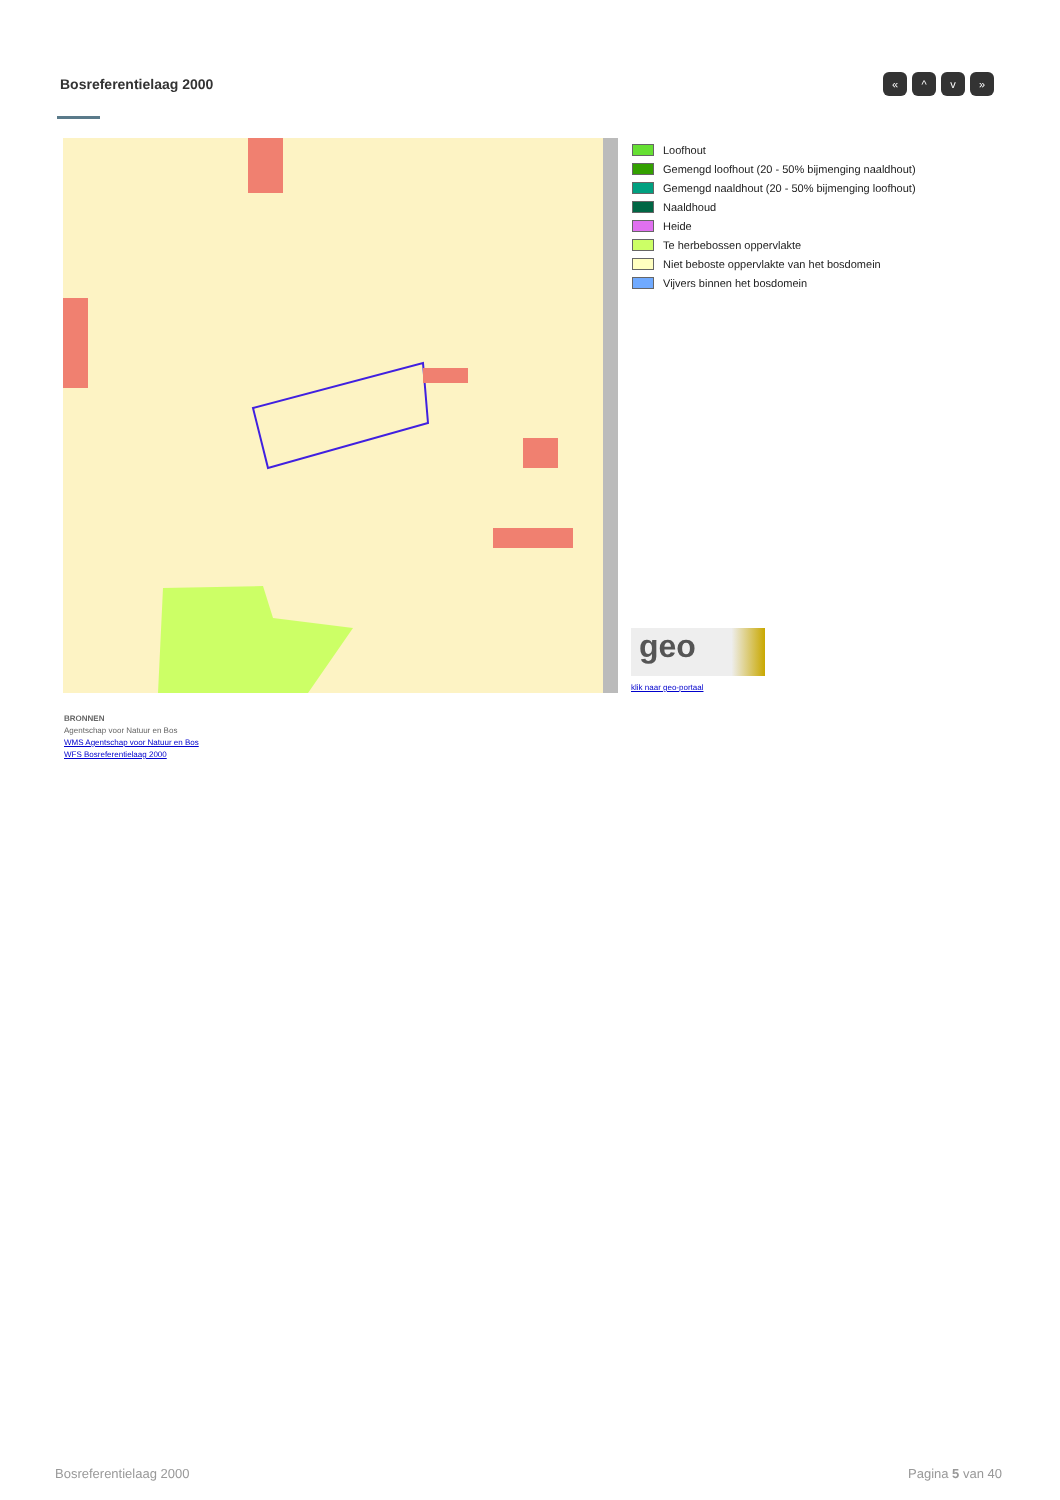Bosreferentielaag 2000 « ^ v »
Loofhout
Gemengd loofhout (20 - 50% bijmenging naaldhout)
Gemengd naaldhout (20 - 50% bijmenging loofhout)
Naaldhoud
Heide
Te herbebossen oppervlakte
Niet beboste oppervlakte van het bosdomein
Vijvers binnen het bosdomein
geo
klik naar geo-portaal
BRONNEN
Agentschap voor Natuur en Bos
WMS Agentschap voor Natuur en Bos
WFS Bosreferentielaag 2000
Bosreferentielaag 2000 Pagina 5 van 40